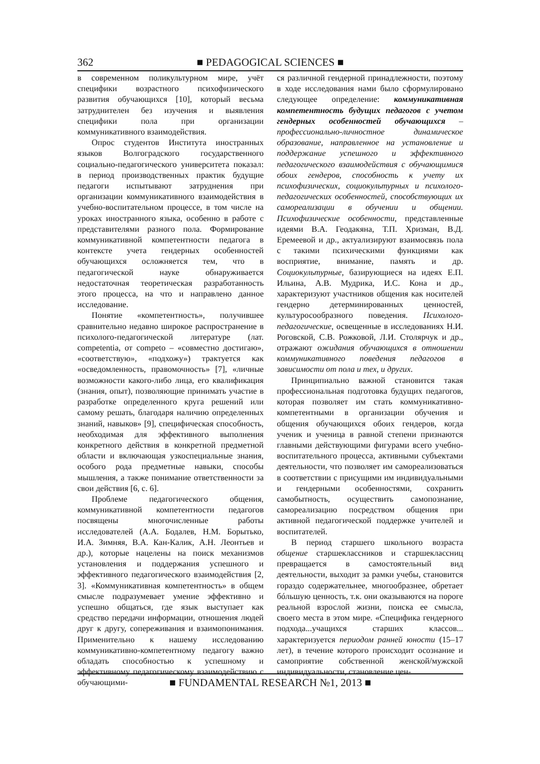362 ■ PEDAGOGICAL SCIENCES ■
в современном поликультурном мире, учёт специфики возрастного психофизического развития обучающихся [10], который весьма затруднителен без изучения и выявления специфики пола при организации коммуникативного взаимодействия.
Опрос студентов Института иностранных языков Волгоградского государственного социально-педагогического университета показал: в период производственных практик будущие педагоги испытывают затруднения при организации коммуникативного взаимодействия в учебно-воспитательном процессе, в том числе на уроках иностранного языка, особенно в работе с представителями разного пола. Формирование коммуникативной компетентности педагога в контексте учета гендерных особенностей обучающихся осложняется тем, что в педагогической науке обнаруживается недостаточная теоретическая разработанность этого процесса, на что и направлено данное исследование.
Понятие «компетентность», получившее сравнительно недавно широкое распространение в психолого-педагогической литературе (лат. competentia, от competo – «совместно достигаю», «соответствую», «подхожу») трактуется как «осведомленность, правомочность» [7], «личные возможности какого-либо лица, его квалификация (знания, опыт), позволяющие принимать участие в разработке определенного круга решений или самому решать, благодаря наличию определенных знаний, навыков» [9], специфическая способность, необходимая для эффективного выполнения конкретного действия в конкретной предметной области и включающая узкоспециальные знания, особого рода предметные навыки, способы мышления, а также понимание ответственности за свои действия [6, с. 6].
Проблеме педагогического общения, коммуникативной компетентности педагогов посвящены многочисленные работы исследователей (А.А. Бодалев, Н.М. Борытько, И.А. Зимняя, В.А. Кан-Калик, А.Н. Леонтьев и др.), которые нацелены на поиск механизмов установления и поддержания успешного и эффективного педагогического взаимодействия [2, 3]. «Коммуникативная компетентность» в общем смысле подразумевает умение эффективно и успешно общаться, где язык выступает как средство передачи информации, отношения людей друг к другу, сопереживания и взаимопонимания. Применительно к нашему исследованию коммуникативно-компетентному педагогу важно обладать способностью к успешному и эффективному педагогическому взаимодействию с обучающими-
ся различной гендерной принадлежности, поэтому в ходе исследования нами было сформулировано следующее определение: коммуникативная компетентность будущих педагогов с учетом гендерных особенностей обучающихся – профессионально-личностное динамическое образование, направленное на установление и поддержание успешного и эффективного педагогического взаимодействия с обучающимися обоих гендеров, способность к учету их психофизических, социокультурных и психолого-педагогических особенностей, способствующих их самореализации в обучении и общении. Психофизические особенности, представленные идеями В.А. Геодакяна, Т.П. Хризман, В.Д. Еремеевой и др., актуализируют взаимосвязь пола с такими психическими функциями как восприятие, внимание, память и др. Социокультурные, базирующиеся на идеях Е.П. Ильина, А.В. Мудрика, И.С. Кона и др., характеризуют участников общения как носителей гендерно детерминированных ценностей, культуросообразного поведения. Психолого-педагогические, освещенные в исследованиях Н.И. Роговской, С.В. Рожковой, Л.И. Столярчук и др., отражают ожидания обучающихся в отношении коммуникативного поведения педагогов в зависимости от пола и тех, и других.
Принципиально важной становится такая профессиональная подготовка будущих педагогов, которая позволяет им стать коммуникативно-компетентными в организации обучения и общения обучающихся обоих гендеров, когда ученик и ученица в равной степени признаются главными действующими фигурами всего учебно-воспитательного процесса, активными субъектами деятельности, что позволяет им самореализоваться в соответствии с присущими им индивидуальными и гендерными особенностями, сохранить самобытность, осуществить самопознание, самореализацию посредством общения при активной педагогической поддержке учителей и воспитателей.
В период старшего школьного возраста общение старшеклассников и старшеклассниц превращается в самостоятельный вид деятельности, выходит за рамки учебы, становится гораздо содержательнее, многообразнее, обретает бóльшую ценность, т.к. они оказываются на пороге реальной взрослой жизни, поиска ее смысла, своего места в этом мире. «Специфика гендерного подхода...учащихся старших классов... характеризуется периодом ранней юности (15–17 лет), в течение которого происходит осознание и самоприятие собственной женской/мужской индивидуальности, становление цен-
■ FUNDAMENTAL RESEARCH №1, 2013 ■